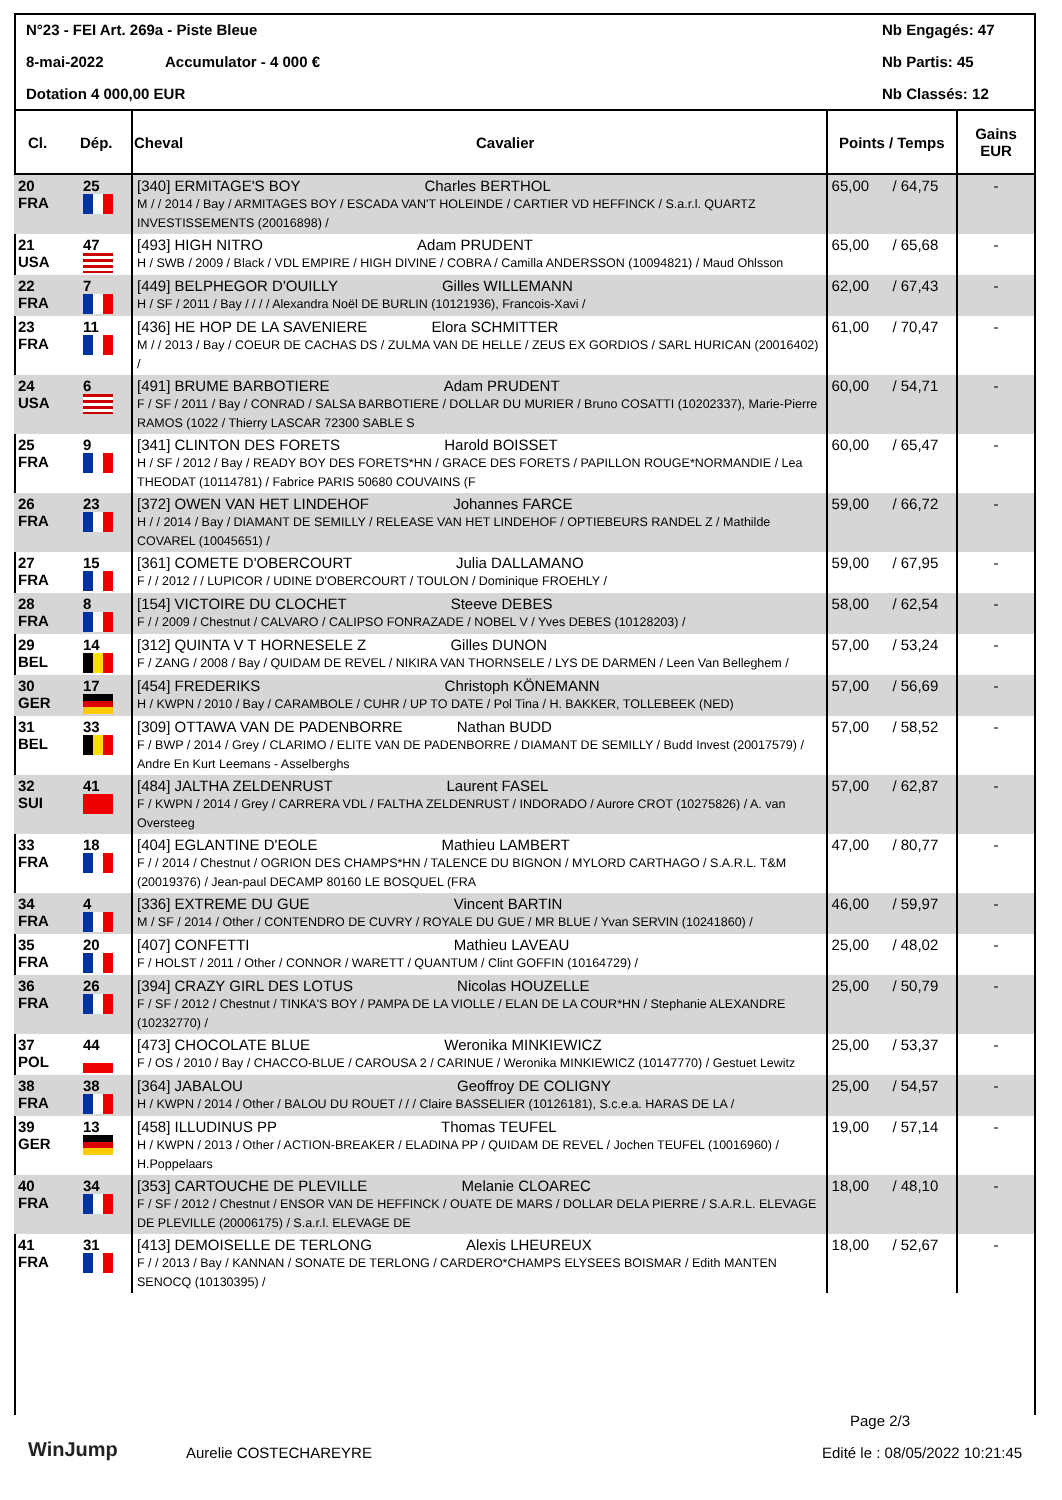N°23 - FEI Art. 269a - Piste Bleue Nb Engagés: 47
8-mai-2022 Accumulator - 4 000 € Nb Partis: 45
Dotation 4 000,00 EUR Nb Classés: 12
| Cl. | Dép. | Cheval | Cavalier | Points / Temps | | Gains EUR |
| --- | --- | --- | --- | --- | --- | --- |
| 20 FRA | 25 | [340] ERMITAGE'S BOY Charles BERTHOL M / / 2014 / Bay / ARMITAGES BOY / ESCADA VAN'T HOLEINDE / CARTIER VD HEFFINCK / S.a.r.l. QUARTZ INVESTISSEMENTS (20016898) / | | 65,00 | / 64,75 | - |
| 21 USA | 47 | [493] HIGH NITRO Adam PRUDENT H / SWB / 2009 / Black / VDL EMPIRE / HIGH DIVINE / COBRA / Camilla ANDERSSON (10094821) / Maud Ohlsson | | 65,00 | / 65,68 | - |
| 22 FRA | 7 | [449] BELPHEGOR D'OUILLY Gilles WILLEMANN H / SF / 2011 / Bay / / / / Alexandra Noël DE BURLIN (10121936), Francois-Xavi / | | 62,00 | / 67,43 | - |
| 23 FRA | 11 | [436] HE HOP DE LA SAVENIERE Elora SCHMITTER M / / 2013 / Bay / COEUR DE CACHAS DS / ZULMA VAN DE HELLE / ZEUS EX GORDIOS / SARL HURICAN (20016402) / | | 61,00 | / 70,47 | - |
| 24 USA | 6 | [491] BRUME BARBOTIERE Adam PRUDENT F / SF / 2011 / Bay / CONRAD / SALSA BARBOTIERE / DOLLAR DU MURIER / Bruno COSATTI (10202337), Marie-Pierre RAMOS (1022 / Thierry LASCAR 72300 SABLE S | | 60,00 | / 54,71 | - |
| 25 FRA | 9 | [341] CLINTON DES FORETS Harold BOISSET H / SF / 2012 / Bay / READY BOY DES FORETS*HN / GRACE DES FORETS / PAPILLON ROUGE*NORMANDIE / Lea THEODAT (10114781) / Fabrice PARIS 50680 COUVAINS (F | | 60,00 | / 65,47 | - |
| 26 FRA | 23 | [372] OWEN VAN HET LINDEHOF Johannes FARCE H / / 2014 / Bay / DIAMANT DE SEMILLY / RELEASE VAN HET LINDEHOF / OPTIEBEURS RANDEL Z / Mathilde COVAREL (10045651) / | | 59,00 | / 66,72 | - |
| 27 FRA | 15 | [361] COMETE D'OBERCOURT Julia DALLAMANO F / / 2012 / / LUPICOR / UDINE D'OBERCOURT / TOULON / Dominique FROEHLY / | | 59,00 | / 67,95 | - |
| 28 FRA | 8 | [154] VICTOIRE DU CLOCHET Steeve DEBES F / / 2009 / Chestnut / CALVARO / CALIPSO FONRAZADE / NOBEL V / Yves DEBES (10128203) / | | 58,00 | / 62,54 | - |
| 29 BEL | 14 | [312] QUINTA V T HORNESELE Z Gilles DUNON F / ZANG / 2008 / Bay / QUIDAM DE REVEL / NIKIRA VAN THORNSELE / LYS DE DARMEN / Leen Van Belleghem / | | 57,00 | / 53,24 | - |
| 30 GER | 17 | [454] FREDERIKS Christoph KÖNEMANN H / KWPN / 2010 / Bay / CARAMBOLE / CUHR / UP TO DATE / Pol Tina / H. BAKKER, TOLLEBEEK (NED) | | 57,00 | / 56,69 | - |
| 31 BEL | 33 | [309] OTTAWA VAN DE PADENBORRE Nathan BUDD F / BWP / 2014 / Grey / CLARIMO / ELITE VAN DE PADENBORRE / DIAMANT DE SEMILLY / Budd Invest (20017579) / Andre En Kurt Leemans - Asselberghs | | 57,00 | / 58,52 | - |
| 32 SUI | 41 | [484] JALTHA ZELDENRUST Laurent FASEL F / KWPN / 2014 / Grey / CARRERA VDL / FALTHA ZELDENRUST / INDORADO / Aurore CROT (10275826) / A. van Oversteeg | | 57,00 | / 62,87 | - |
| 33 FRA | 18 | [404] EGLANTINE D'EOLE Mathieu LAMBERT F / / 2014 / Chestnut / OGRION DES CHAMPS*HN / TALENCE DU BIGNON / MYLORD CARTHAGO / S.A.R.L. T&M (20019376) / Jean-paul DECAMP 80160 LE BOSQUEL (FRA | | 47,00 | / 80,77 | - |
| 34 FRA | 4 | [336] EXTREME DU GUE Vincent BARTIN M / SF / 2014 / Other / CONTENDRO DE CUVRY / ROYALE DU GUE / MR BLUE / Yvan SERVIN (10241860) / | | 46,00 | / 59,97 | - |
| 35 FRA | 20 | [407] CONFETTI Mathieu LAVEAU F / HOLST / 2011 / Other / CONNOR / WARETT / QUANTUM / Clint GOFFIN (10164729) / | | 25,00 | / 48,02 | - |
| 36 FRA | 26 | [394] CRAZY GIRL DES LOTUS Nicolas HOUZELLE F / SF / 2012 / Chestnut / TINKA'S BOY / PAMPA DE LA VIOLLE / ELAN DE LA COUR*HN / Stephanie ALEXANDRE (10232770) / | | 25,00 | / 50,79 | - |
| 37 POL | 44 | [473] CHOCOLATE BLUE Weronika MINKIEWICZ F / OS / 2010 / Bay / CHACCO-BLUE / CAROUSA 2 / CARINUE / Weronika MINKIEWICZ (10147770) / Gestuet Lewitz | | 25,00 | / 53,37 | - |
| 38 FRA | 38 | [364] JABALOU Geoffroy DE COLIGNY H / KWPN / 2014 / Other / BALOU DU ROUET / / / Claire BASSELIER (10126181), S.c.e.a. HARAS DE LA / | | 25,00 | / 54,57 | - |
| 39 GER | 13 | [458] ILLUDINUS PP Thomas TEUFEL H / KWPN / 2013 / Other / ACTION-BREAKER / ELADINA PP / QUIDAM DE REVEL / Jochen TEUFEL (10016960) / H.Poppelaars | | 19,00 | / 57,14 | - |
| 40 FRA | 34 | [353] CARTOUCHE DE PLEVILLE Melanie CLOAREC F / SF / 2012 / Chestnut / ENSOR VAN DE HEFFINCK / OUATE DE MARS / DOLLAR DELA PIERRE / S.A.R.L. ELEVAGE DE PLEVILLE (20006175) / S.a.r.l. ELEVAGE DE | | 18,00 | / 48,10 | - |
| 41 FRA | 31 | [413] DEMOISELLE DE TERLONG Alexis LHEUREUX F / / 2013 / Bay / KANNAN / SONATE DE TERLONG / CARDERO*CHAMPS ELYSEES BOISMAR / Edith MANTEN SENOCQ (10130395) / | | 18,00 | / 52,67 | - |
Page 2/3
WinJump Aurelie COSTECHAREYRE Edité le : 08/05/2022 10:21:45